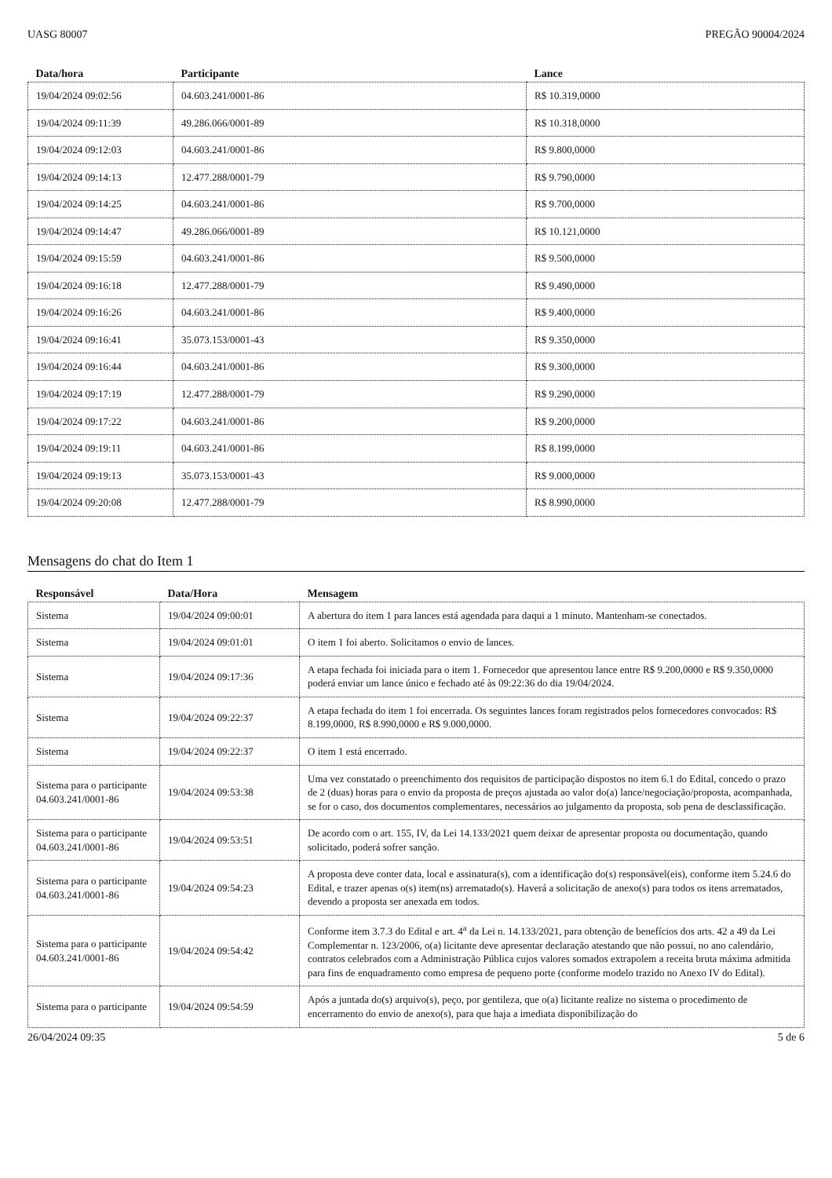UASG 80007 PREGÃO 90004/2024
| Data/hora | Participante | Lance |
| --- | --- | --- |
| 19/04/2024 09:02:56 | 04.603.241/0001-86 | R$ 10.319,0000 |
| 19/04/2024 09:11:39 | 49.286.066/0001-89 | R$ 10.318,0000 |
| 19/04/2024 09:12:03 | 04.603.241/0001-86 | R$ 9.800,0000 |
| 19/04/2024 09:14:13 | 12.477.288/0001-79 | R$ 9.790,0000 |
| 19/04/2024 09:14:25 | 04.603.241/0001-86 | R$ 9.700,0000 |
| 19/04/2024 09:14:47 | 49.286.066/0001-89 | R$ 10.121,0000 |
| 19/04/2024 09:15:59 | 04.603.241/0001-86 | R$ 9.500,0000 |
| 19/04/2024 09:16:18 | 12.477.288/0001-79 | R$ 9.490,0000 |
| 19/04/2024 09:16:26 | 04.603.241/0001-86 | R$ 9.400,0000 |
| 19/04/2024 09:16:41 | 35.073.153/0001-43 | R$ 9.350,0000 |
| 19/04/2024 09:16:44 | 04.603.241/0001-86 | R$ 9.300,0000 |
| 19/04/2024 09:17:19 | 12.477.288/0001-79 | R$ 9.290,0000 |
| 19/04/2024 09:17:22 | 04.603.241/0001-86 | R$ 9.200,0000 |
| 19/04/2024 09:19:11 | 04.603.241/0001-86 | R$ 8.199,0000 |
| 19/04/2024 09:19:13 | 35.073.153/0001-43 | R$ 9.000,0000 |
| 19/04/2024 09:20:08 | 12.477.288/0001-79 | R$ 8.990,0000 |
Mensagens do chat do Item 1
| Responsável | Data/Hora | Mensagem |
| --- | --- | --- |
| Sistema | 19/04/2024 09:00:01 | A abertura do item 1 para lances está agendada para daqui a 1 minuto. Mantenham-se conectados. |
| Sistema | 19/04/2024 09:01:01 | O item 1 foi aberto. Solicitamos o envio de lances. |
| Sistema | 19/04/2024 09:17:36 | A etapa fechada foi iniciada para o item 1. Fornecedor que apresentou lance entre R$ 9.200,0000 e R$ 9.350,0000 poderá enviar um lance único e fechado até às 09:22:36 do dia 19/04/2024. |
| Sistema | 19/04/2024 09:22:37 | A etapa fechada do item 1 foi encerrada. Os seguintes lances foram registrados pelos fornecedores convocados: R$ 8.199,0000, R$ 8.990,0000 e R$ 9.000,0000. |
| Sistema | 19/04/2024 09:22:37 | O item 1 está encerrado. |
| Sistema para o participante 04.603.241/0001-86 | 19/04/2024 09:53:38 | Uma vez constatado o preenchimento dos requisitos de participação dispostos no item 6.1 do Edital, concedo o prazo de 2 (duas) horas para o envio da proposta de preços ajustada ao valor do(a) lance/negociação/proposta, acompanhada, se for o caso, dos documentos complementares, necessários ao julgamento da proposta, sob pena de desclassificação. |
| Sistema para o participante 04.603.241/0001-86 | 19/04/2024 09:53:51 | De acordo com o art. 155, IV, da Lei 14.133/2021 quem deixar de apresentar proposta ou documentação, quando solicitado, poderá sofrer sanção. |
| Sistema para o participante 04.603.241/0001-86 | 19/04/2024 09:54:23 | A proposta deve conter data, local e assinatura(s), com a identificação do(s) responsável(eis), conforme item 5.24.6 do Edital, e trazer apenas o(s) item(ns) arrematado(s). Haverá a solicitação de anexo(s) para todos os itens arrematados, devendo a proposta ser anexada em todos. |
| Sistema para o participante 04.603.241/0001-86 | 19/04/2024 09:54:42 | Conforme item 3.7.3 do Edital e art. 4<sup>a</sup> da Lei n. 14.133/2021, para obtenção de benefícios dos arts. 42 a 49 da Lei Complementar n. 123/2006, o(a) licitante deve apresentar declaração atestando que não possui, no ano calendário, contratos celebrados com a Administração Pública cujos valores somados extrapolem a receita bruta máxima admitida para fins de enquadramento como empresa de pequeno porte (conforme modelo trazido no Anexo IV do Edital). |
| Sistema para o participante | 19/04/2024 09:54:59 | Após a juntada do(s) arquivo(s), peço, por gentileza, que o(a) licitante realize no sistema o procedimento de encerramento do envio de anexo(s), para que haja a imediata disponibilização do |
26/04/2024 09:35 5 de 6